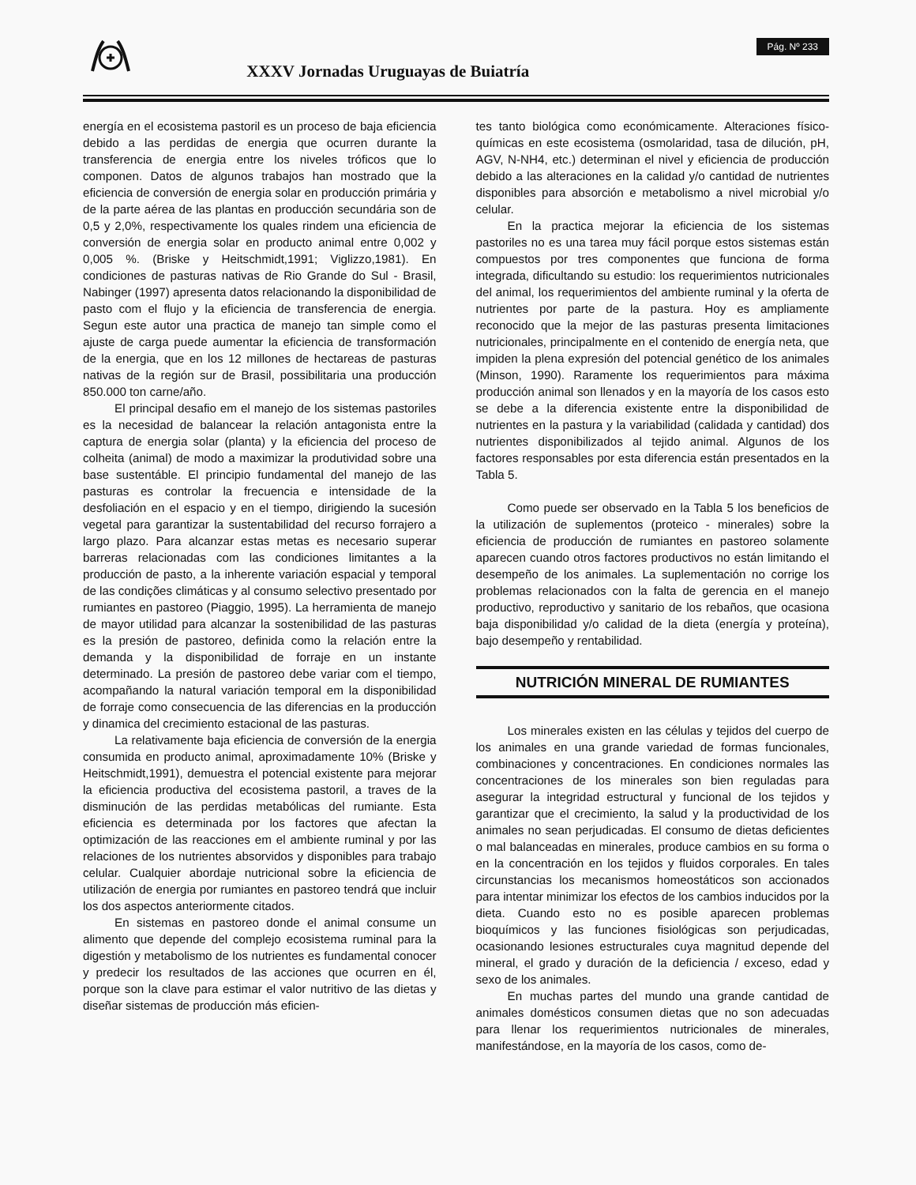XXXV Jornadas Uruguayas de Buiatría
Pág. Nº 233
energía en el ecosistema pastoril es un proceso de baja eficiencia debido a las perdidas de energia que ocurren durante la transferencia de energia entre los niveles tróficos que lo componen. Datos de algunos trabajos han mostrado que la eficiencia de conversión de energia solar en producción primária y de la parte aérea de las plantas en producción secundária son de 0,5 y 2,0%, respectivamente los quales rindem una eficiencia de conversión de energia solar en producto animal entre 0,002 y 0,005 %. (Briske y Heitschmidt,1991; Viglizzo,1981). En condiciones de pasturas nativas de Rio Grande do Sul - Brasil, Nabinger (1997) apresenta datos relacionando la disponibilidad de pasto com el flujo y la eficiencia de transferencia de energia. Segun este autor una practica de manejo tan simple como el ajuste de carga puede aumentar la eficiencia de transformación de la energia, que en los 12 millones de hectareas de pasturas nativas de la región sur de Brasil, possibilitaria una producción 850.000 ton carne/año.
El principal desafio em el manejo de los sistemas pastoriles es la necesidad de balancear la relación antagonista entre la captura de energia solar (planta) y la eficiencia del proceso de colheita (animal) de modo a maximizar la produtividad sobre una base sustentáble. El principio fundamental del manejo de las pasturas es controlar la frecuencia e intensidade de la desfoliación en el espacio y en el tiempo, dirigiendo la sucesión vegetal para garantizar la sustentabilidad del recurso forrajero a largo plazo. Para alcanzar estas metas es necesario superar barreras relacionadas com las condiciones limitantes a la producción de pasto, a la inherente variación espacial y temporal de las condições climáticas y al consumo selectivo presentado por rumiantes en pastoreo (Piaggio, 1995). La herramienta de manejo de mayor utilidad para alcanzar la sostenibilidad de las pasturas es la presión de pastoreo, definida como la relación entre la demanda y la disponibilidad de forraje en un instante determinado. La presión de pastoreo debe variar com el tiempo, acompañando la natural variación temporal em la disponibilidad de forraje como consecuencia de las diferencias en la producción y dinamica del crecimiento estacional de las pasturas.
La relativamente baja eficiencia de conversión de la energia consumida en producto animal, aproximadamente 10% (Briske y Heitschmidt,1991), demuestra el potencial existente para mejorar la eficiencia productiva del ecosistema pastoril, a traves de la disminución de las perdidas metabólicas del rumiante. Esta eficiencia es determinada por los factores que afectan la optimización de las reacciones em el ambiente ruminal y por las relaciones de los nutrientes absorvidos y disponibles para trabajo celular. Cualquier abordaje nutricional sobre la eficiencia de utilización de energia por rumiantes en pastoreo tendrá que incluir los dos aspectos anteriormente citados.
En sistemas en pastoreo donde el animal consume un alimento que depende del complejo ecosistema ruminal para la digestión y metabolismo de los nutrientes es fundamental conocer y predecir los resultados de las acciones que ocurren en él, porque son la clave para estimar el valor nutritivo de las dietas y diseñar sistemas de producción más eficien-
tes tanto biológica como económicamente. Alteraciones físico-químicas en este ecosistema (osmolaridad, tasa de dilución, pH, AGV, N-NH4, etc.) determinan el nivel y eficiencia de producción debido a las alteraciones en la calidad y/o cantidad de nutrientes disponibles para absorción e metabolismo a nivel microbial y/o celular.
En la practica mejorar la eficiencia de los sistemas pastoriles no es una tarea muy fácil porque estos sistemas están compuestos por tres componentes que funciona de forma integrada, dificultando su estudio: los requerimientos nutricionales del animal, los requerimientos del ambiente ruminal y la oferta de nutrientes por parte de la pastura. Hoy es ampliamente reconocido que la mejor de las pasturas presenta limitaciones nutricionales, principalmente en el contenido de energía neta, que impiden la plena expresión del potencial genético de los animales (Minson, 1990). Raramente los requerimientos para máxima producción animal son llenados y en la mayoría de los casos esto se debe a la diferencia existente entre la disponibilidad de nutrientes en la pastura y la variabilidad (calidada y cantidad) dos nutrientes disponibilizados al tejido animal. Algunos de los factores responsables por esta diferencia están presentados en la Tabla 5.
Como puede ser observado en la Tabla 5 los beneficios de la utilización de suplementos (proteico - minerales) sobre la eficiencia de producción de rumiantes en pastoreo solamente aparecen cuando otros factores productivos no están limitando el desempeño de los animales. La suplementación no corrige los problemas relacionados con la falta de gerencia en el manejo productivo, reproductivo y sanitario de los rebaños, que ocasiona baja disponibilidad y/o calidad de la dieta (energía y proteína), bajo desempeño y rentabilidad.
NUTRICIÓN MINERAL DE RUMIANTES
Los minerales existen en las células y tejidos del cuerpo de los animales en una grande variedad de formas funcionales, combinaciones y concentraciones. En condiciones normales las concentraciones de los minerales son bien reguladas para asegurar la integridad estructural y funcional de los tejidos y garantizar que el crecimiento, la salud y la productividad de los animales no sean perjudicadas. El consumo de dietas deficientes o mal balanceadas en minerales, produce cambios en su forma o en la concentración en los tejidos y fluidos corporales. En tales circunstancias los mecanismos homeostáticos son accionados para intentar minimizar los efectos de los cambios inducidos por la dieta. Cuando esto no es posible aparecen problemas bioquímicos y las funciones fisiológicas son perjudicadas, ocasionando lesiones estructurales cuya magnitud depende del mineral, el grado y duración de la deficiencia / exceso, edad y sexo de los animales.
En muchas partes del mundo una grande cantidad de animales domésticos consumen dietas que no son adecuadas para llenar los requerimientos nutricionales de minerales, manifestándose, en la mayoría de los casos, como de-